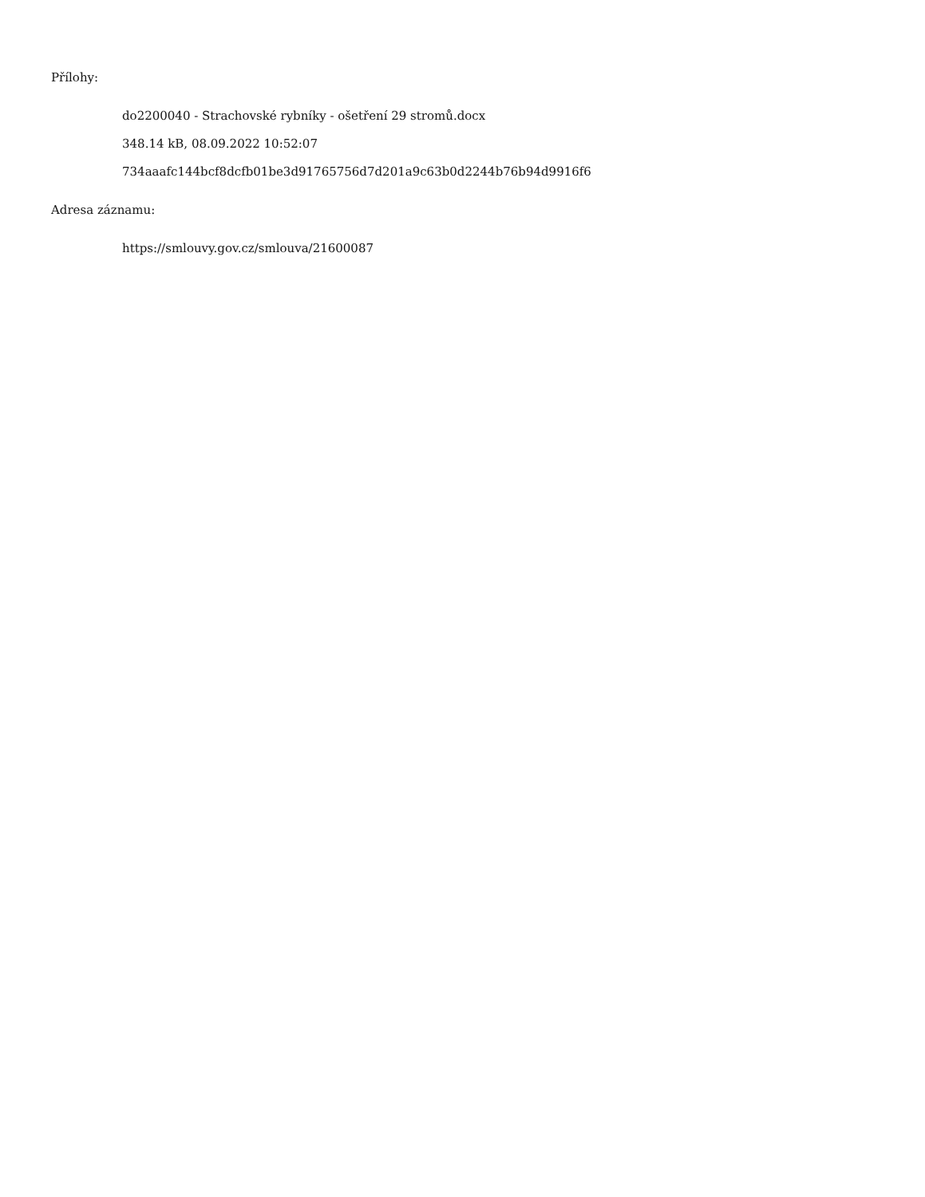Přílohy:
do2200040 - Strachovské rybníky - ošetření 29 stromů.docx
348.14 kB, 08.09.2022 10:52:07
734aaafc144bcf8dcfb01be3d91765756d7d201a9c63b0d2244b76b94d9916f6
Adresa záznamu:
https://smlouvy.gov.cz/smlouva/21600087